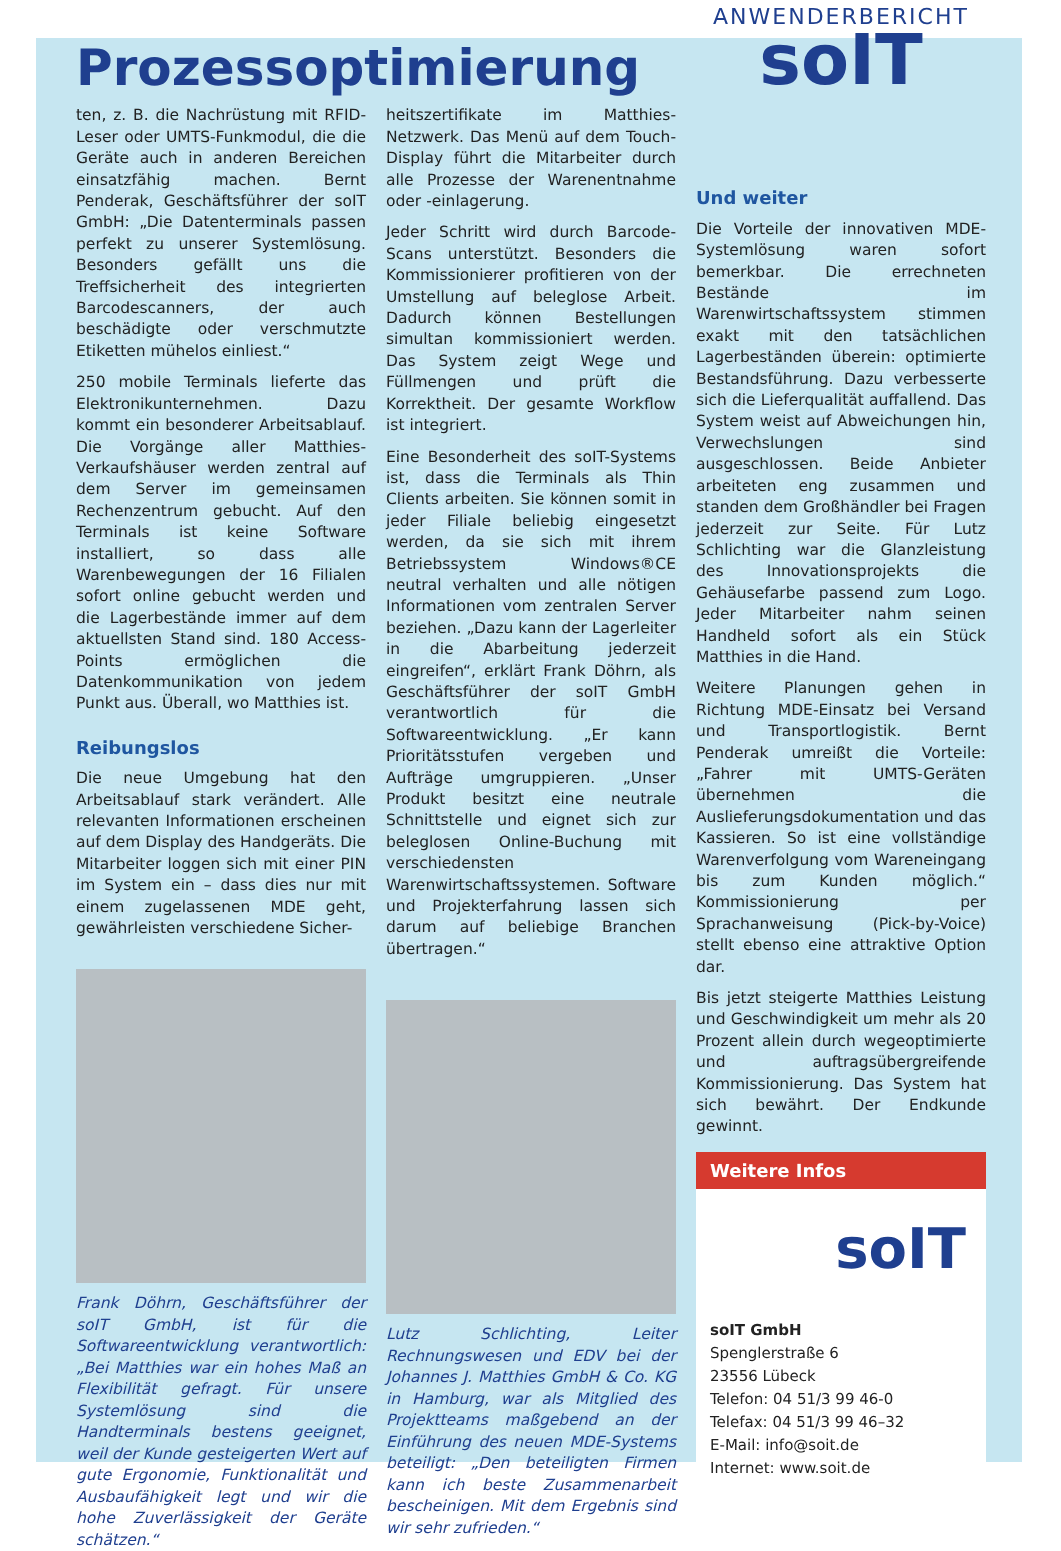Prozessoptimierung
ANWENDERBERICHT
ten, z. B. die Nachrüstung mit RFID-Leser oder UMTS-Funkmodul, die die Geräte auch in anderen Bereichen einsatzfähig machen. Bernt Penderak, Geschäftsführer der soIT GmbH: „Die Datenterminals passen perfekt zu unserer Systemlösung. Besonders gefällt uns die Treffsicherheit des integrierten Barcodescanners, der auch beschädigte oder verschmutzte Etiketten mühelos einliest.“
250 mobile Terminals lieferte das Elektronikunternehmen. Dazu kommt ein besonderer Arbeitsablauf. Die Vorgänge aller Matthies-Verkaufshäuser werden zentral auf dem Server im gemeinsamen Rechenzentrum gebucht. Auf den Terminals ist keine Software installiert, so dass alle Warenbewegungen der 16 Filialen sofort online gebucht werden und die Lagerbestände immer auf dem aktuellsten Stand sind. 180 Access-Points ermöglichen die Datenkommunikation von jedem Punkt aus. Überall, wo Matthies ist.
Reibungslos
Die neue Umgebung hat den Arbeitsablauf stark verändert. Alle relevanten Informationen erscheinen auf dem Display des Handgeräts. Die Mitarbeiter loggen sich mit einer PIN im System ein – dass dies nur mit einem zugelassenen MDE geht, gewährleisten verschiedene Sicher-
Frank Döhrn, Geschäftsführer der soIT GmbH, ist für die Softwareentwicklung verantwortlich: „Bei Matthies war ein hohes Maß an Flexibilität gefragt. Für unsere Systemlösung sind die Handterminals bestens geeignet, weil der Kunde gesteigerten Wert auf gute Ergonomie, Funktionalität und Ausbaufähigkeit legt und wir die hohe Zuverlässigkeit der Geräte schätzen.“
heitszertifikate im Matthies-Netzwerk. Das Menü auf dem Touch-Display führt die Mitarbeiter durch alle Prozesse der Warenentnahme oder -einlagerung.
Jeder Schritt wird durch Barcode-Scans unterstützt. Besonders die Kommissionierer profitieren von der Umstellung auf beleglose Arbeit. Dadurch können Bestellungen simultan kommissioniert werden. Das System zeigt Wege und Füllmengen und prüft die Korrektheit. Der gesamte Workflow ist integriert.
Eine Besonderheit des soIT-Systems ist, dass die Terminals als Thin Clients arbeiten. Sie können somit in jeder Filiale beliebig eingesetzt werden, da sie sich mit ihrem Betriebssystem Windows®CE neutral verhalten und alle nötigen Informationen vom zentralen Server beziehen. „Dazu kann der Lagerleiter in die Abarbeitung jederzeit eingreifen“, erklärt Frank Döhrn, als Geschäftsführer der soIT GmbH verantwortlich für die Softwareentwicklung. „Er kann Prioritätsstufen vergeben und Aufträge umgruppieren. „Unser Produkt besitzt eine neutrale Schnittstelle und eignet sich zur beleglosen Online-Buchung mit verschiedensten Warenwirtschaftssystemen. Software und Projekterfahrung lassen sich darum auf beliebige Branchen übertragen.“
Lutz Schlichting, Leiter Rechnungswesen und EDV bei der Johannes J. Matthies GmbH & Co. KG in Hamburg, war als Mitglied des Projektteams maßgebend an der Einführung des neuen MDE-Systems beteiligt: „Den beteiligten Firmen kann ich beste Zusammenarbeit bescheinigen. Mit dem Ergebnis sind wir sehr zufrieden.“
soIT
Und weiter
Die Vorteile der innovativen MDE-Systemlösung waren sofort bemerkbar. Die errechneten Bestände im Warenwirtschaftssystem stimmen exakt mit den tatsächlichen Lagerbeständen überein: optimierte Bestandsführung. Dazu verbesserte sich die Lieferqualität auffallend. Das System weist auf Abweichungen hin, Verwechslungen sind ausgeschlossen. Beide Anbieter arbeiteten eng zusammen und standen dem Großhändler bei Fragen jederzeit zur Seite. Für Lutz Schlichting war die Glanzleistung des Innovationsprojekts die Gehäusefarbe passend zum Logo. Jeder Mitarbeiter nahm seinen Handheld sofort als ein Stück Matthies in die Hand.
Weitere Planungen gehen in Richtung MDE-Einsatz bei Versand und Transportlogistik. Bernt Penderak umreißt die Vorteile: „Fahrer mit UMTS-Geräten übernehmen die Auslieferungsdokumentation und das Kassieren. So ist eine vollständige Warenverfolgung vom Wareneingang bis zum Kunden möglich.“ Kommissionierung per Sprachanweisung (Pick-by-Voice) stellt ebenso eine attraktive Option dar.
Bis jetzt steigerte Matthies Leistung und Geschwindigkeit um mehr als 20 Prozent allein durch wegeoptimierte und auftragsübergreifende Kommissionierung. Das System hat sich bewährt. Der Endkunde gewinnt.
Weitere Infos
soIT
soIT GmbH
Spenglerstraße 6
23556 Lübeck
Telefon: 04 51/3 99 46-0
Telefax: 04 51/3 99 46–32
E-Mail: info@soit.de
Internet: www.soit.de